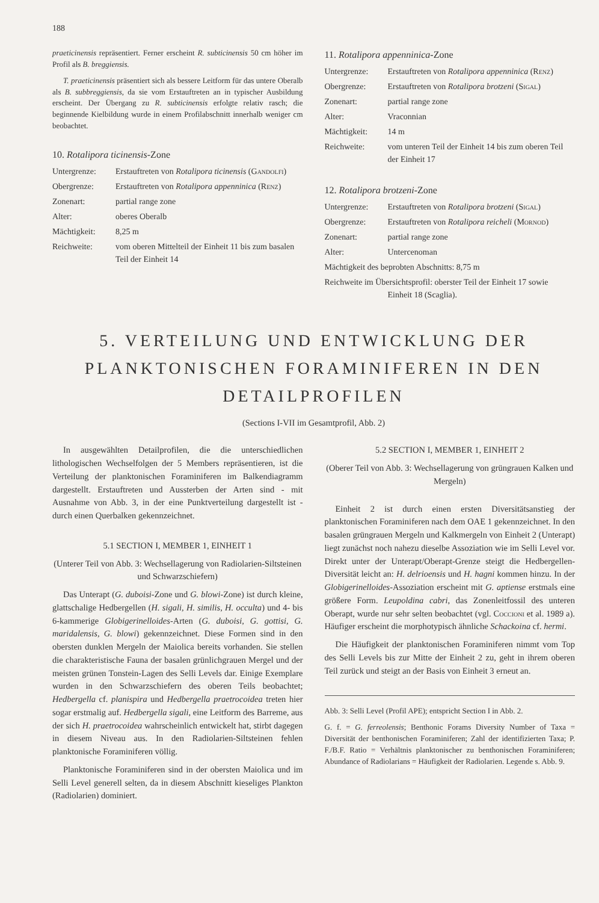188
praeticinensis repräsentiert. Ferner erscheint R. subticinensis 50 cm höher im Profil als B. breggiensis.
T. praeticinensis präsentiert sich als bessere Leitform für das untere Oberalb als B. subbreggiensis, da sie vom Erstauftreten an in typischer Ausbildung erscheint. Der Übergang zu R. subticinensis erfolgte relativ rasch; die beginnende Kielbildung wurde in einem Profilabschnitt innerhalb weniger cm beobachtet.
10. Rotalipora ticinensis-Zone
| Untergrenze: | Erstauftreten von Rotalipora ticinensis ( Gandolfi ) |
| Obergrenze: | Erstauftreten von Rotalipora appenninica ( Renz ) |
| Zonenart: | partial range zone |
| Alter: | oberes Oberalb |
| Mächtigkeit: | 8,25 m |
| Reichweite: | vom oberen Mittelteil der Einheit 11 bis zum basalen Teil der Einheit 14 |
11. Rotalipora appenninica-Zone
| Untergrenze: | Erstauftreten von Rotalipora appenninica ( Renz ) |
| Obergrenze: | Erstauftreten von Rotalipora brotzeni ( Sigal ) |
| Zonenart: | partial range zone |
| Alter: | Vraconnian |
| Mächtigkeit: | 14 m |
| Reichweite: | vom unteren Teil der Einheit 14 bis zum oberen Teil der Einheit 17 |
12. Rotalipora brotzeni-Zone
| Untergrenze: | Erstauftreten von Rotalipora brotzeni ( Sigal ) |
| Obergrenze: | Erstauftreten von Rotalipora reicheli ( Mornod ) |
| Zonenart: | partial range zone |
| Alter: | Untercenoman |
| Mächtigkeit des beprobten Abschnitts: 8,75 m | |
| Reichweite im Übersichtsprofil: oberster Teil der Einheit 17 sowie Einheit 18 (Scaglia). | |
5. VERTEILUNG UND ENTWICKLUNG DER PLANKTONISCHEN FORAMINIFEREN IN DEN DETAILPROFILEN
(Sections I-VII im Gesamtprofil, Abb. 2)
In ausgewählten Detailprofilen, die die unterschiedlichen lithologischen Wechselfolgen der 5 Members repräsentieren, ist die Verteilung der planktonischen Foraminiferen im Balkendiagramm dargestellt. Erstauftreten und Aussterben der Arten sind - mit Ausnahme von Abb. 3, in der eine Punktverteilung dargestellt ist - durch einen Querbalken gekennzeichnet.
5.1 SECTION I, MEMBER 1, EINHEIT 1
(Unterer Teil von Abb. 3: Wechsellagerung von Radiolarien-Siltsteinen und Schwarzschiefern)
Das Unterapt (G. duboisi-Zone und G. blowi-Zone) ist durch kleine, glattschalige Hedbergellen (H. sigali, H. similis, H. occulta) und 4- bis 6-kammerige Globigerinelloides-Arten (G. duboisi, G. gottisi, G. maridalensis, G. blowi) gekennzeichnet. Diese Formen sind in den obersten dunklen Mergeln der Maiolica bereits vorhanden. Sie stellen die charakteristische Fauna der basalen grünlichgrauen Mergel und der meisten grünen Tonstein-Lagen des Selli Levels dar. Einige Exemplare wurden in den Schwarzschiefern des oberen Teils beobachtet; Hedbergella cf. planispira und Hedbergella praetrocoidea treten hier sogar erstmalig auf. Hedbergella sigali, eine Leitform des Barreme, aus der sich H. praetrocoidea wahrscheinlich entwickelt hat, stirbt dagegen in diesem Niveau aus. In den Radiolarien-Siltsteinen fehlen planktonische Foraminiferen völlig.
Planktonische Foraminiferen sind in der obersten Maiolica und im Selli Level generell selten, da in diesem Abschnitt kieseliges Plankton (Radiolarien) dominiert.
5.2 SECTION I, MEMBER 1, EINHEIT 2
(Oberer Teil von Abb. 3: Wechsellagerung von grüngrauen Kalken und Mergeln)
Einheit 2 ist durch einen ersten Diversitätsanstieg der planktonischen Foraminiferen nach dem OAE 1 gekennzeichnet. In den basalen grüngrauen Mergeln und Kalkmergeln von Einheit 2 (Unterapt) liegt zunächst noch nahezu dieselbe Assoziation wie im Selli Level vor. Direkt unter der Unterapt/Oberapt-Grenze steigt die Hedbergellen-Diversität leicht an: H. delrioensis und H. hagni kommen hinzu. In der Globigerinelloides-Assoziation erscheint mit G. aptiense erstmals eine größere Form. Leupoldina cabri, das Zonenleitfossil des unteren Oberapt, wurde nur sehr selten beobachtet (vgl. Coccioni et al. 1989 a). Häufiger erscheint die morphotypisch ähnliche Schackoina cf. hermi.
Die Häufigkeit der planktonischen Foraminiferen nimmt vom Top des Selli Levels bis zur Mitte der Einheit 2 zu, geht in ihrem oberen Teil zurück und steigt an der Basis von Einheit 3 erneut an.
Abb. 3: Selli Level (Profil APE); entspricht Section I in Abb. 2.
G. f. = G. ferreolensis; Benthonic Forams Diversity Number of Taxa = Diversität der benthonischen Foraminiferen; Zahl der identifizierten Taxa; P. F./B.F. Ratio = Verhältnis planktonischer zu benthonischen Foraminiferen; Abundance of Radiolarians = Häufigkeit der Radiolarien. Legende s. Abb. 9.